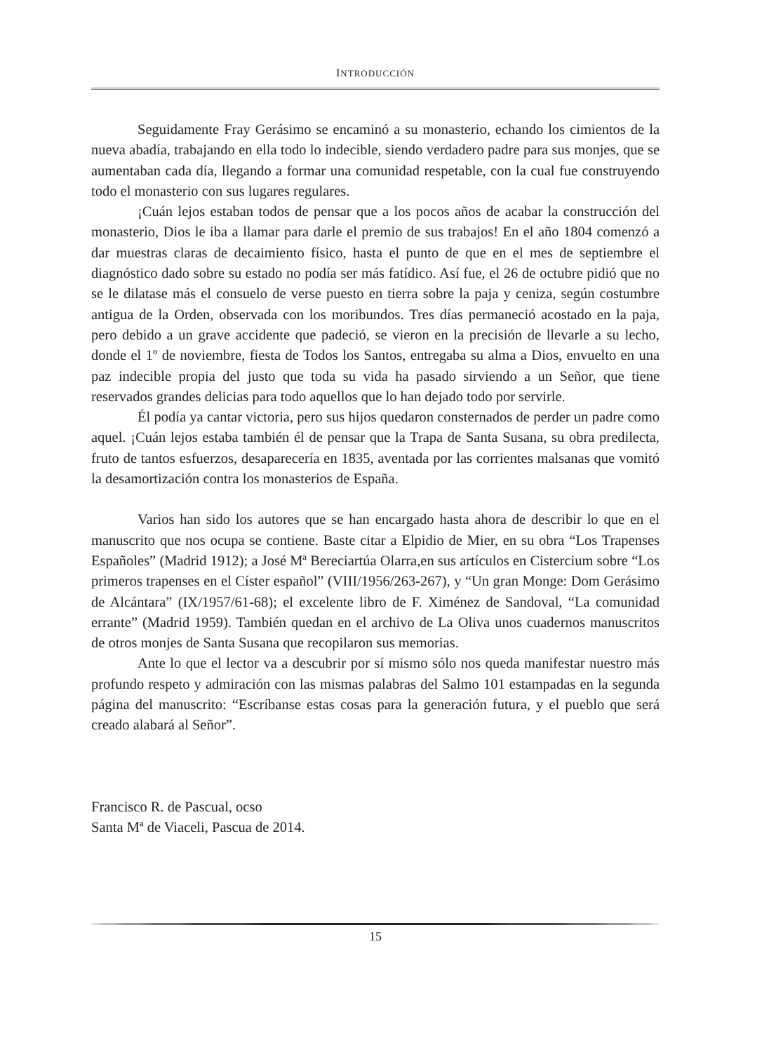INTRODUCCIÓN
Seguidamente Fray Gerásimo se encaminó a su monasterio, echando los cimientos de la nueva abadía, trabajando en ella todo lo indecible, siendo verdadero padre para sus monjes, que se aumentaban cada día, llegando a formar una comunidad respetable, con la cual fue construyendo todo el monasterio con sus lugares regulares.
¡Cuán lejos estaban todos de pensar que a los pocos años de acabar la construcción del monasterio, Dios le iba a llamar para darle el premio de sus trabajos! En el año 1804 comenzó a dar muestras claras de decaimiento físico, hasta el punto de que en el mes de septiembre el diagnóstico dado sobre su estado no podía ser más fatídico. Así fue, el 26 de octubre pidió que no se le dilatase más el consuelo de verse puesto en tierra sobre la paja y ceniza, según costumbre antigua de la Orden, observada con los moribundos. Tres días permaneció acostado en la paja, pero debido a un grave accidente que padeció, se vieron en la precisión de llevarle a su lecho, donde el 1º de noviembre, fiesta de Todos los Santos, entregaba su alma a Dios, envuelto en una paz indecible propia del justo que toda su vida ha pasado sirviendo a un Señor, que tiene reservados grandes delicias para todo aquellos que lo han dejado todo por servirle.
Él podía ya cantar victoria, pero sus hijos quedaron consternados de perder un padre como aquel. ¡Cuán lejos estaba también él de pensar que la Trapa de Santa Susana, su obra predilecta, fruto de tantos esfuerzos, desaparecería en 1835, aventada por las corrientes malsanas que vomitó la desamortización contra los monasterios de España.
Varios han sido los autores que se han encargado hasta ahora de describir lo que en el manuscrito que nos ocupa se contiene. Baste citar a Elpidio de Mier, en su obra “Los Trapenses Españoles” (Madrid 1912); a José Mª Bereciartúa Olarra,en sus artículos en Cistercium sobre “Los primeros trapenses en el Císter español” (VIII/1956/263-267), y “Un gran Monge: Dom Gerásimo de Alcántara” (IX/1957/61-68); el excelente libro de F. Ximénez de Sandoval, “La comunidad errante” (Madrid 1959). También quedan en el archivo de La Oliva unos cuadernos manuscritos de otros monjes de Santa Susana que recopilaron sus memorias.
Ante lo que el lector va a descubrir por sí mismo sólo nos queda manifestar nuestro más profundo respeto y admiración con las mismas palabras del Salmo 101 estampadas en la segunda página del manuscrito: “Escríbanse estas cosas para la generación futura, y el pueblo que será creado alabará al Señor”.
Francisco R. de Pascual, ocso
Santa Mª de Viaceli, Pascua de 2014.
15